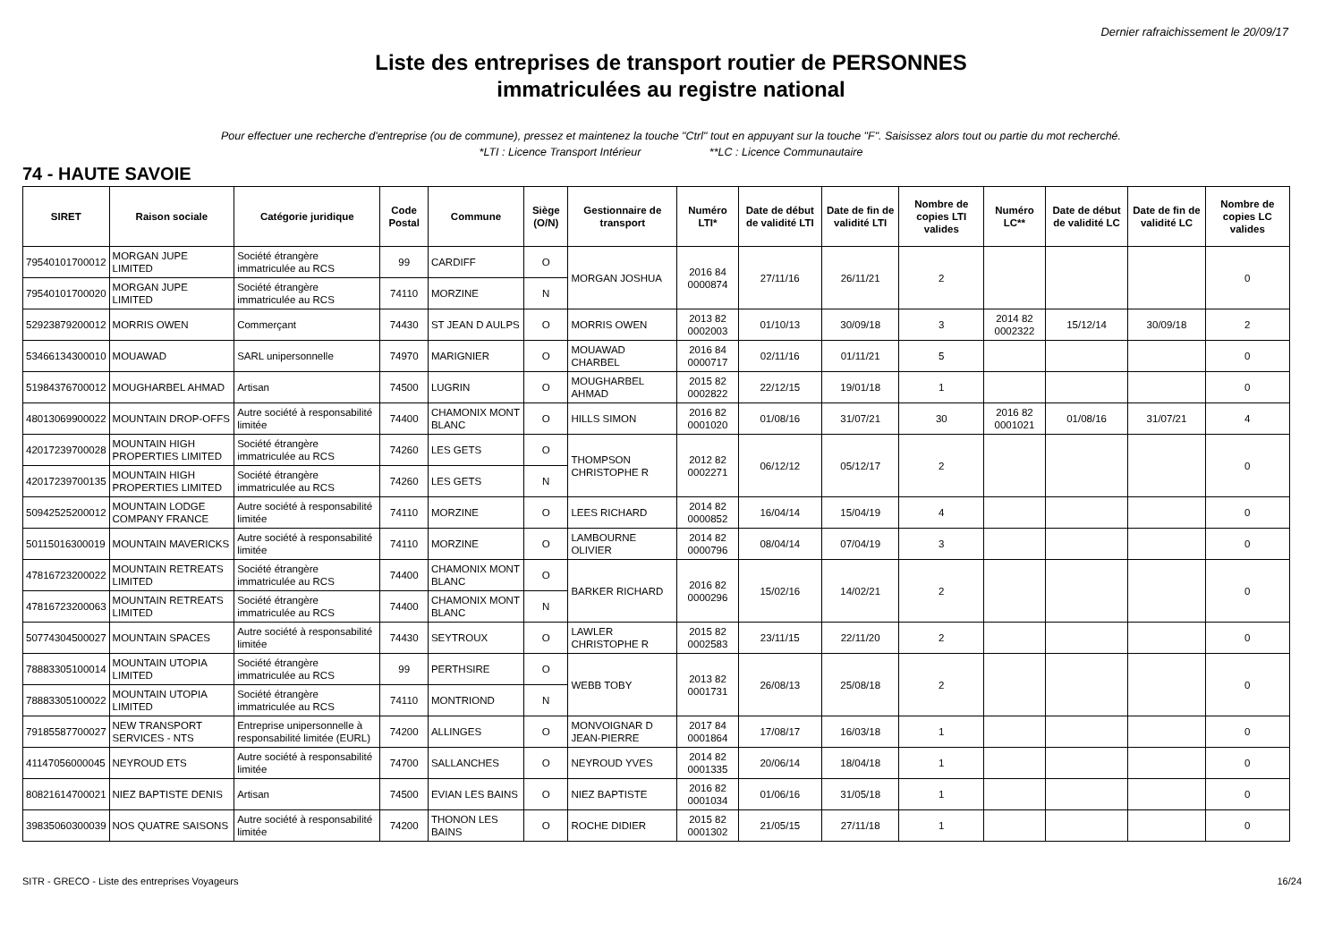Dernier rafraichissement le 20/09/17
Liste des entreprises de transport routier de PERSONNES
immatriculées au registre national
Pour effectuer une recherche d'entreprise (ou de commune), pressez et maintenez la touche "Ctrl" tout en appuyant sur la touche "F". Saisissez alors tout ou partie du mot recherché.
*LTI : Licence Transport Intérieur **LC : Licence Communautaire
74 - HAUTE SAVOIE
| SIRET | Raison sociale | Catégorie juridique | Code Postal | Commune | Siège (O/N) | Gestionnaire de transport | Numéro LTI* | Date de début de validité LTI | Date de fin de validité LTI | Nombre de copies LTI valides | Numéro LC** | Date de début de validité LC | Date de fin de validité LC | Nombre de copies LC valides |
| --- | --- | --- | --- | --- | --- | --- | --- | --- | --- | --- | --- | --- | --- | --- |
| 79540101700012 | MORGAN JUPE LIMITED | Société étrangère immatriculée au RCS | 99 | CARDIFF | O | MORGAN JOSHUA | 2016 84 0000874 | 27/11/16 | 26/11/21 | 2 | | | | 0 |
| 79540101700020 | MORGAN JUPE LIMITED | Société étrangère immatriculée au RCS | 74110 | MORZINE | N | | | | | | | | | |
| 52923879200012 | MORRIS OWEN | Commerçant | 74430 | ST JEAN D AULPS | O | MORRIS OWEN | 2013 82 0002003 | 01/10/13 | 30/09/18 | 3 | 2014 82 0002322 | 15/12/14 | 30/09/18 | 2 |
| 53466134300010 | MOUAWAD | SARL unipersonnelle | 74970 | MARIGNIER | O | MOUAWAD CHARBEL | 2016 84 0000717 | 02/11/16 | 01/11/21 | 5 | | | | 0 |
| 51984376700012 | MOUGHARBEL AHMAD | Artisan | 74500 | LUGRIN | O | MOUGHARBEL AHMAD | 2015 82 0002822 | 22/12/15 | 19/01/18 | 1 | | | | 0 |
| 48013069900022 | MOUNTAIN DROP-OFFS | Autre société à responsabilité limitée | 74400 | CHAMONIX MONT BLANC | O | HILLS SIMON | 2016 82 0001020 | 01/08/16 | 31/07/21 | 30 | 2016 82 0001021 | 01/08/16 | 31/07/21 | 4 |
| 42017239700028 | MOUNTAIN HIGH PROPERTIES LIMITED | Société étrangère immatriculée au RCS | 74260 | LES GETS | O | THOMPSON CHRISTOPHE R | 2012 82 0002271 | 06/12/12 | 05/12/17 | 2 | | | | 0 |
| 42017239700135 | MOUNTAIN HIGH PROPERTIES LIMITED | Société étrangère immatriculée au RCS | 74260 | LES GETS | N | | | | | | | | | |
| 50942525200012 | MOUNTAIN LODGE COMPANY FRANCE | Autre société à responsabilité limitée | 74110 | MORZINE | O | LEES RICHARD | 2014 82 0000852 | 16/04/14 | 15/04/19 | 4 | | | | 0 |
| 50115016300019 | MOUNTAIN MAVERICKS | Autre société à responsabilité limitée | 74110 | MORZINE | O | LAMBOURNE OLIVIER | 2014 82 0000796 | 08/04/14 | 07/04/19 | 3 | | | | 0 |
| 47816723200022 | MOUNTAIN RETREATS LIMITED | Société étrangère immatriculée au RCS | 74400 | CHAMONIX MONT BLANC | O | BARKER RICHARD | 2016 82 0000296 | 15/02/16 | 14/02/21 | 2 | | | | 0 |
| 47816723200063 | MOUNTAIN RETREATS LIMITED | Société étrangère immatriculée au RCS | 74400 | CHAMONIX MONT BLANC | N | | | | | | | | | |
| 50774304500027 | MOUNTAIN SPACES | Autre société à responsabilité limitée | 74430 | SEYTROUX | O | LAWLER CHRISTOPHE R | 2015 82 0002583 | 23/11/15 | 22/11/20 | 2 | | | | 0 |
| 78883305100014 | MOUNTAIN UTOPIA LIMITED | Société étrangère immatriculée au RCS | 99 | PERTHSIRE | O | WEBB TOBY | 2013 82 0001731 | 26/08/13 | 25/08/18 | 2 | | | | 0 |
| 78883305100022 | MOUNTAIN UTOPIA LIMITED | Société étrangère immatriculée au RCS | 74110 | MONTRIOND | N | | | | | | | | | |
| 79185587700027 | NEW TRANSPORT SERVICES - NTS | Entreprise unipersonnelle à responsabilité limitée (EURL) | 74200 | ALLINGES | O | MONVOIGNAR D JEAN-PIERRE | 2017 84 0001864 | 17/08/17 | 16/03/18 | 1 | | | | 0 |
| 41147056000045 | NEYROUD ETS | Autre société à responsabilité limitée | 74700 | SALLANCHES | O | NEYROUD YVES | 2014 82 0001335 | 20/06/14 | 18/04/18 | 1 | | | | 0 |
| 80821614700021 | NIEZ BAPTISTE DENIS | Artisan | 74500 | EVIAN LES BAINS | O | NIEZ BAPTISTE | 2016 82 0001034 | 01/06/16 | 31/05/18 | 1 | | | | 0 |
| 39835060300039 | NOS QUATRE SAISONS | Autre société à responsabilité limitée | 74200 | THONON LES BAINS | O | ROCHE DIDIER | 2015 82 0001302 | 21/05/15 | 27/11/18 | 1 | | | | 0 |
SITR - GRECO - Liste des entreprises Voyageurs 16/24